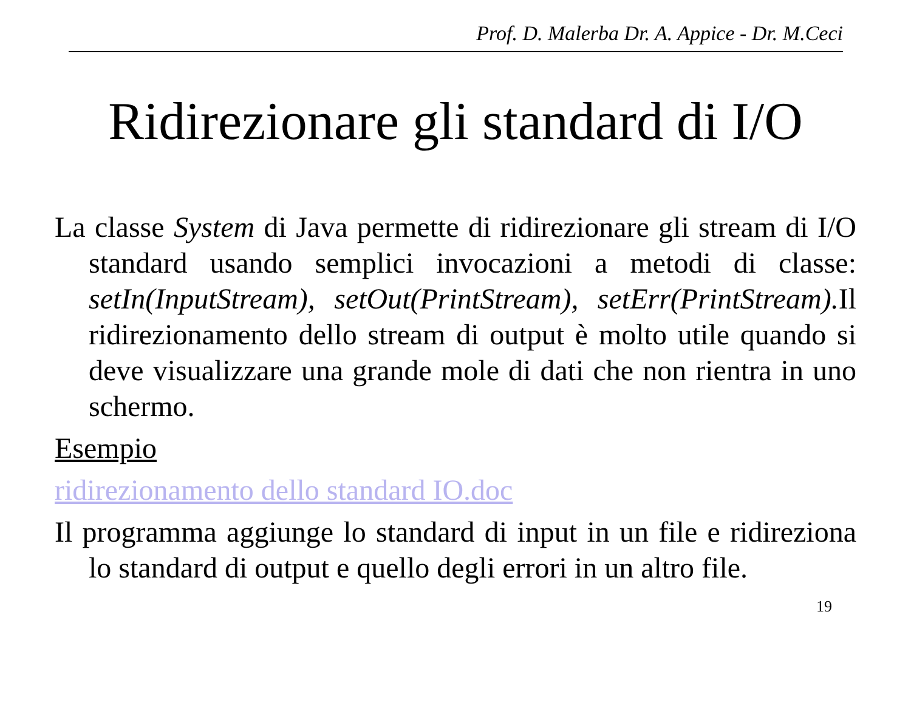Prof. D. Malerba Dr. A. Appice - Dr. M.Ceci
Ridirezionare gli standard di I/O
La classe System di Java permette di ridirezionare gli stream di I/O standard usando semplici invocazioni a metodi di classe: setIn(InputStream), setOut(PrintStream), setErr(PrintStream). Il ridirezionamento dello stream di output è molto utile quando si deve visualizzare una grande mole di dati che non rientra in uno schermo.
Esempio
ridirezionamento dello standard IO.doc
Il programma aggiunge lo standard di input in un file e ridireziona lo standard di output e quello degli errori in un altro file.
19